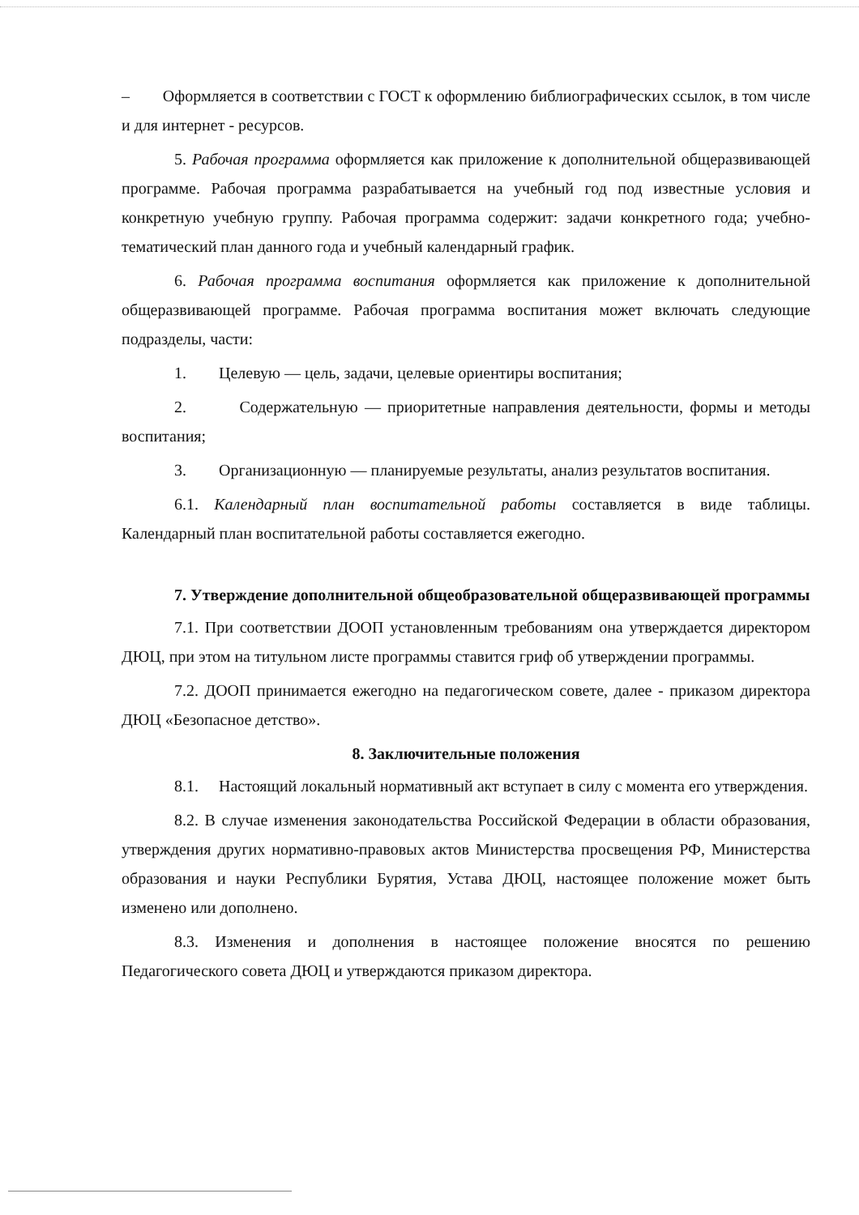– Оформляется в соответствии с ГОСТ к оформлению библиографических ссылок, в том числе и для интернет - ресурсов.
5. Рабочая программа оформляется как приложение к дополнительной общеразвивающей программе. Рабочая программа разрабатывается на учебный год под известные условия и конкретную учебную группу. Рабочая программа содержит: задачи конкретного года; учебно-тематический план данного года и учебный календарный график.
6. Рабочая программа воспитания оформляется как приложение к дополнительной общеразвивающей программе. Рабочая программа воспитания может включать следующие подразделы, части:
1. Целевую — цель, задачи, целевые ориентиры воспитания;
2. Содержательную — приоритетные направления деятельности, формы и методы воспитания;
3. Организационную — планируемые результаты, анализ результатов воспитания.
6.1. Календарный план воспитательной работы составляется в виде таблицы. Календарный план воспитательной работы составляется ежегодно.
7. Утверждение дополнительной общеобразовательной общеразвивающей программы
7.1. При соответствии ДООП установленным требованиям она утверждается директором ДЮЦ, при этом на титульном листе программы ставится гриф об утверждении программы.
7.2. ДООП принимается ежегодно на педагогическом совете, далее - приказом директора ДЮЦ «Безопасное детство».
8. Заключительные положения
8.1. Настоящий локальный нормативный акт вступает в силу с момента его утверждения.
8.2. В случае изменения законодательства Российской Федерации в области образования, утверждения других нормативно-правовых актов Министерства просвещения РФ, Министерства образования и науки Республики Бурятия, Устава ДЮЦ, настоящее положение может быть изменено или дополнено.
8.3. Изменения и дополнения в настоящее положение вносятся по решению Педагогического совета ДЮЦ и утверждаются приказом директора.